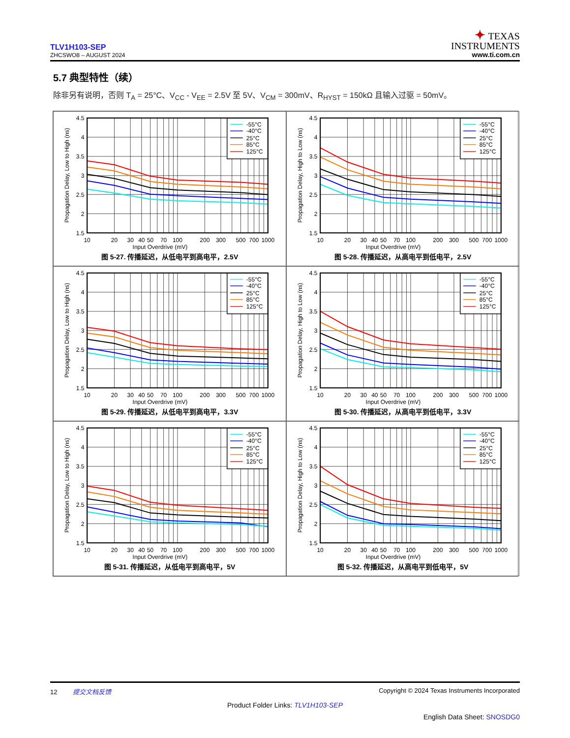TLV1H103-SEP
ZHCSWO8 – AUGUST 2024
✦ TEXAS
INSTRUMENTS
www.ti.com.cn
5.7 典型特性（续）
除非另有说明，否则 T<sub>A</sub> = 25°C、V<sub>CC</sub> - V<sub>EE</sub> = 2.5V 至 5V、V<sub>CM</sub> = 300mV、R<sub>HYST</sub> = 150kΩ 且输入过驱 = 50mV。
-55°C
-40°C
25°C
85°C
125°C
4.5
4
3.5
3
2.5
2
1.5
10
20
30
40
50
70
100
200
300
500
700
1000
Input Overdrive (mV)
Propagation Delay, Low to High (ns)
图 5-27. 传播延迟，从低电平到高电平，2.5V
-55°C
-40°C
25°C
85°C
125°C
4.5
4
3.5
3
2.5
2
1.5
10
20
30
40
50
70
100
200
300
500
700
1000
Input Overdrive (mV)
Propagation Delay, High to Low (ns)
图 5-28. 传播延迟，从高电平到低电平，2.5V
-55°C
-40°C
25°C
85°C
125°C
4.5
4
3.5
3
2.5
2
1.5
10
20
30
40
50
70
100
200
300
500
700
1000
Input Overdrive (mV)
Propagation Delay, Low to High (ns)
图 5-29. 传播延迟，从低电平到高电平，3.3V
-55°C
-40°C
25°C
85°C
125°C
4.5
4
3.5
3
2.5
2
1.5
10
20
30
40
50
70
100
200
300
500
700
1000
Input Overdrive (mV)
Propagation Delay, High to Low (ns)
图 5-30. 传播延迟，从高电平到低电平，3.3V
-55°C
-40°C
25°C
85°C
125°C
4.5
4
3.5
3
2.5
2
1.5
10
20
30
40
50
70
100
200
300
500
700
1000
Input Overdrive (mV)
Propagation Delay, Low to High (ns)
图 5-31. 传播延迟，从低电平到高电平，5V
-55°C
-40°C
25°C
85°C
125°C
4.5
4
3.5
3
2.5
2
1.5
10
20
30
40
50
70
100
200
300
500
700
1000
Input Overdrive (mV)
Propagation Delay, High to Low (ns)
图 5-32. 传播延迟，从高电平到低电平，5V
12 提交文档反馈 Copyright © 2024 Texas Instruments Incorporated
Product Folder Links: TLV1H103-SEP
English Data Sheet: SNOSDG0